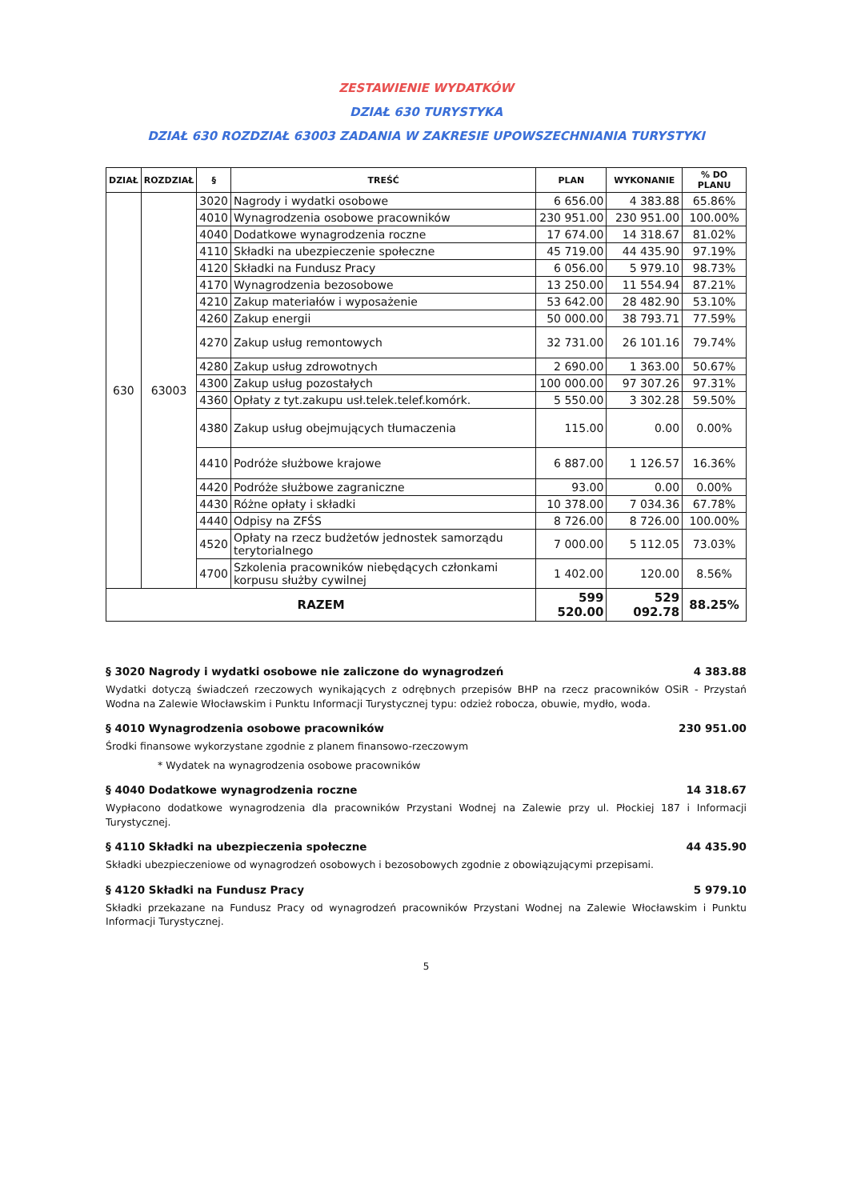ZESTAWIENIE WYDATKÓW
DZIAŁ 630 TURYSTYKA
DZIAŁ 630 ROZDZIAŁ 63003 ZADANIA W ZAKRESIE UPOWSZECHNIANIA TURYSTYKI
| DZIAŁ | ROZDZIAŁ | § | TREŚĆ | PLAN | WYKONANIE | % DO PLANU |
| --- | --- | --- | --- | --- | --- | --- |
| 630 | 63003 | 3020 | Nagrody i wydatki osobowe | 6 656.00 | 4 383.88 | 65.86% |
| | | 4010 | Wynagrodzenia osobowe pracowników | 230 951.00 | 230 951.00 | 100.00% |
| | | 4040 | Dodatkowe wynagrodzenia roczne | 17 674.00 | 14 318.67 | 81.02% |
| | | 4110 | Składki na ubezpieczenie społeczne | 45 719.00 | 44 435.90 | 97.19% |
| | | 4120 | Składki na Fundusz Pracy | 6 056.00 | 5 979.10 | 98.73% |
| | | 4170 | Wynagrodzenia bezosobowe | 13 250.00 | 11 554.94 | 87.21% |
| | | 4210 | Zakup materiałów i wyposażenie | 53 642.00 | 28 482.90 | 53.10% |
| | | 4260 | Zakup energii | 50 000.00 | 38 793.71 | 77.59% |
| | | 4270 | Zakup usług remontowych | 32 731.00 | 26 101.16 | 79.74% |
| | | 4280 | Zakup usług zdrowotnych | 2 690.00 | 1 363.00 | 50.67% |
| | | 4300 | Zakup usług pozostałych | 100 000.00 | 97 307.26 | 97.31% |
| | | 4360 | Opłaty z tyt.zakupu usł.telek.telef.komórk. | 5 550.00 | 3 302.28 | 59.50% |
| | | 4380 | Zakup usług obejmujących tłumaczenia | 115.00 | 0.00 | 0.00% |
| | | 4410 | Podróże służbowe krajowe | 6 887.00 | 1 126.57 | 16.36% |
| | | 4420 | Podróże służbowe zagraniczne | 93.00 | 0.00 | 0.00% |
| | | 4430 | Różne opłaty i składki | 10 378.00 | 7 034.36 | 67.78% |
| | | 4440 | Odpisy na ZFŚS | 8 726.00 | 8 726.00 | 100.00% |
| | | 4520 | Opłaty na rzecz budżetów jednostek samorządu terytorialnego | 7 000.00 | 5 112.05 | 73.03% |
| | | 4700 | Szkolenia pracowników niebędących członkami korpusu służby cywilnej | 1 402.00 | 120.00 | 8.56% |
| RAZEM | | | | 599 520.00 | 529 092.78 | 88.25% |
§ 3020 Nagrody i wydatki osobowe nie zaliczone do wynagrodzeń 4 383.88
Wydatki dotyczą świadczeń rzeczowych wynikających z odrębnych przepisów BHP na rzecz pracowników OSiR - Przystań Wodna na Zalewie Włocławskim i Punktu Informacji Turystycznej typu: odzież robocza, obuwie, mydło, woda.
§ 4010 Wynagrodzenia osobowe pracowników 230 951.00
Środki finansowe wykorzystane zgodnie z planem finansowo-rzeczowym
* Wydatek na wynagrodzenia osobowe pracowników
§ 4040 Dodatkowe wynagrodzenia roczne 14 318.67
Wypłacono dodatkowe wynagrodzenia dla pracowników Przystani Wodnej na Zalewie przy ul. Płockiej 187 i Informacji Turystycznej.
§ 4110 Składki na ubezpieczenia społeczne 44 435.90
Składki ubezpieczeniowe od wynagrodzeń osobowych i bezosobowych zgodnie z obowiązującymi przepisami.
§ 4120 Składki na Fundusz Pracy 5 979.10
Składki przekazane na Fundusz Pracy od wynagrodzeń pracowników Przystani Wodnej na Zalewie Włocławskim i Punktu Informacji Turystycznej.
5